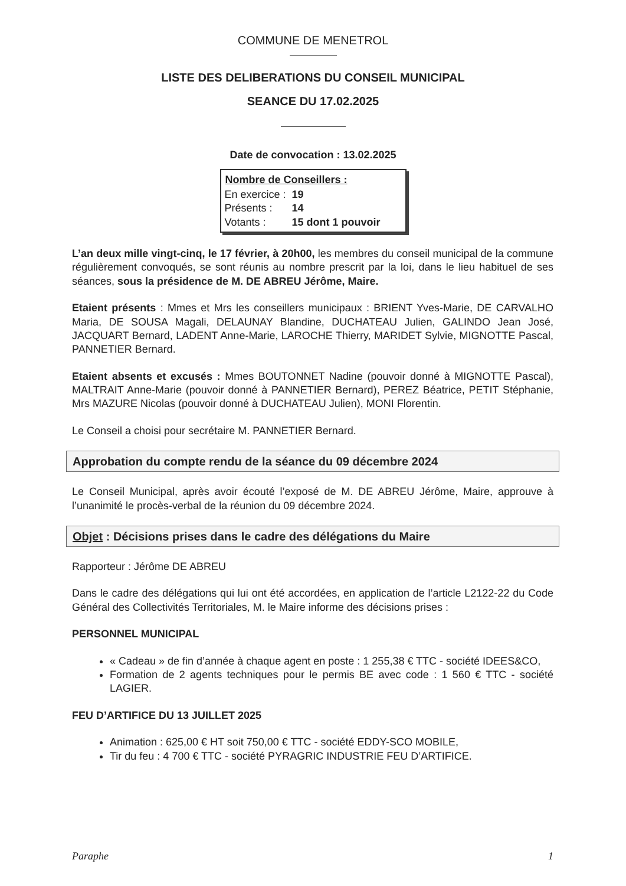COMMUNE DE MENETROL
LISTE DES DELIBERATIONS DU CONSEIL MUNICIPAL
SEANCE DU 17.02.2025
Date de convocation : 13.02.2025
| Nombre de Conseillers : | |
| --- | --- |
| En exercice : | 19 |
| Présents : | 14 |
| Votants : | 15 dont 1 pouvoir |
L’an deux mille vingt-cinq, le 17 février, à 20h00, les membres du conseil municipal de la commune régulièrement convoqués, se sont réunis au nombre prescrit par la loi, dans le lieu habituel de ses séances, sous la présidence de M. DE ABREU Jérôme, Maire.
Etaient présents : Mmes et Mrs les conseillers municipaux : BRIENT Yves-Marie, DE CARVALHO Maria, DE SOUSA Magali, DELAUNAY Blandine, DUCHATEAU Julien, GALINDO Jean José, JACQUART Bernard, LADENT Anne-Marie, LAROCHE Thierry, MARIDET Sylvie, MIGNOTTE Pascal, PANNETIER Bernard.
Etaient absents et excusés : Mmes BOUTONNET Nadine (pouvoir donné à MIGNOTTE Pascal), MALTRAIT Anne-Marie (pouvoir donné à PANNETIER Bernard), PEREZ Béatrice, PETIT Stéphanie, Mrs MAZURE Nicolas (pouvoir donné à DUCHATEAU Julien), MONI Florentin.
Le Conseil a choisi pour secrétaire M. PANNETIER Bernard.
Approbation du compte rendu de la séance du 09 décembre 2024
Le Conseil Municipal, après avoir écouté l’exposé de M. DE ABREU Jérôme, Maire, approuve à l’unanimité le procès-verbal de la réunion du 09 décembre 2024.
Objet : Décisions prises dans le cadre des délégations du Maire
Rapporteur : Jérôme DE ABREU
Dans le cadre des délégations qui lui ont été accordées, en application de l’article L2122-22 du Code Général des Collectivités Territoriales, M. le Maire informe des décisions prises :
PERSONNEL MUNICIPAL
« Cadeau » de fin d’année à chaque agent en poste : 1 255,38 € TTC - société IDEES&CO,
Formation de 2 agents techniques pour le permis BE avec code : 1 560 € TTC - société LAGIER.
FEU D’ARTIFICE DU 13 JUILLET 2025
Animation : 625,00 € HT soit 750,00 € TTC - société EDDY-SCO MOBILE,
Tir du feu : 4 700 € TTC - société PYRAGRIC INDUSTRIE FEU D’ARTIFICE.
Paraphe 1